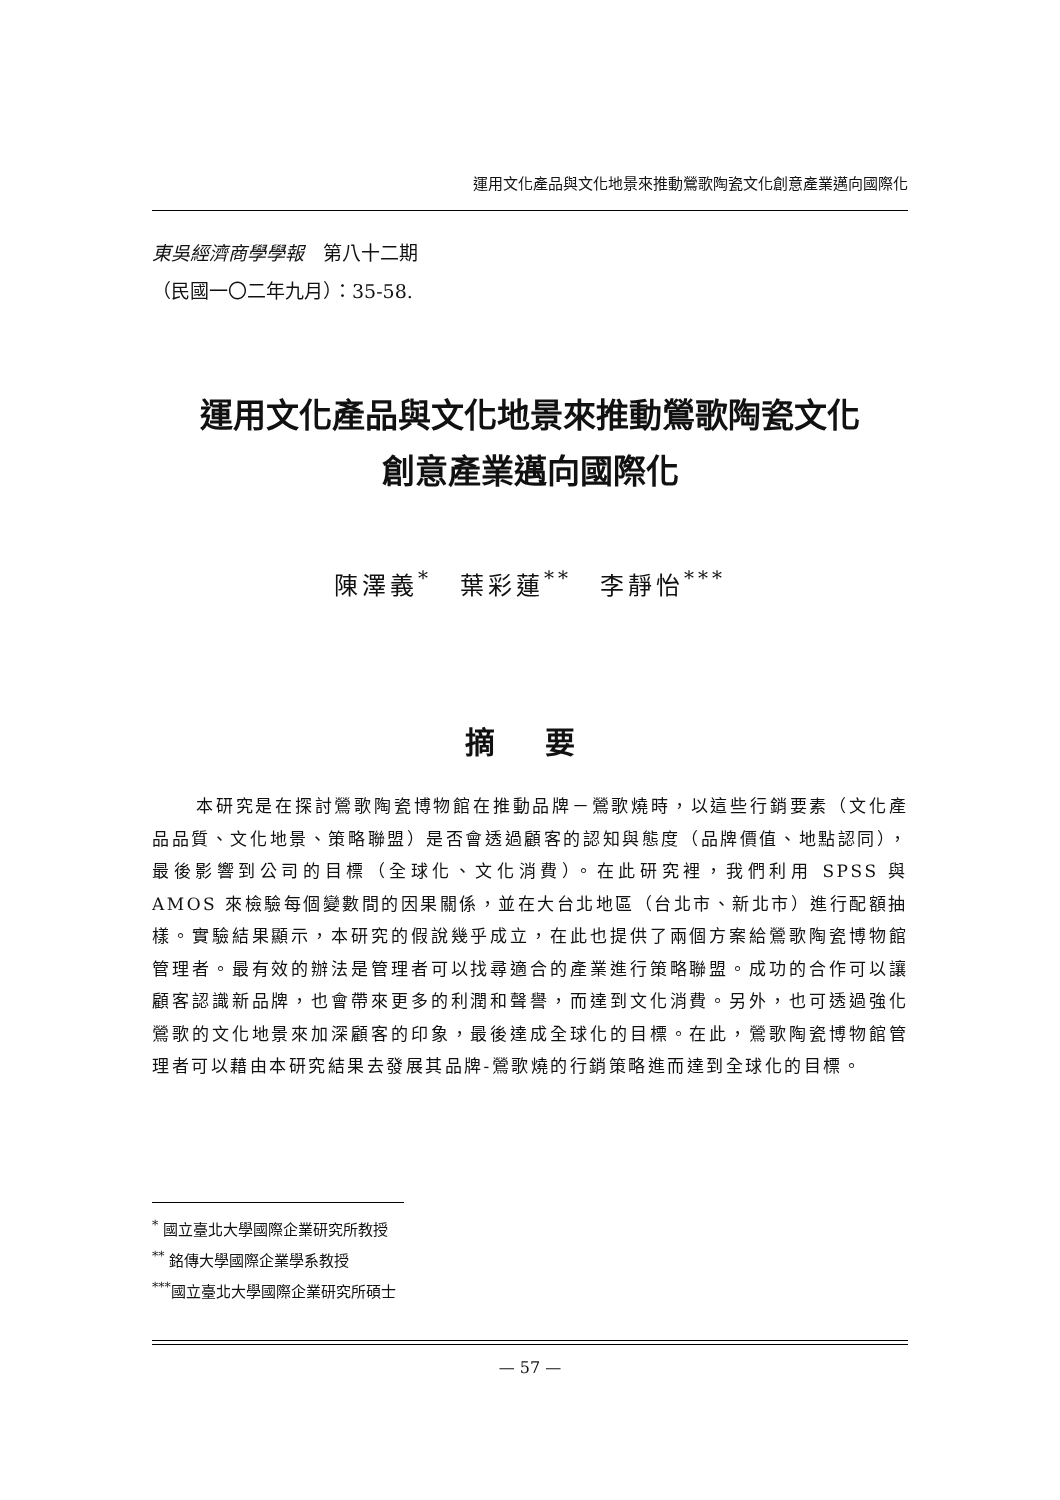運用文化產品與文化地景來推動鶯歌陶瓷文化創意產業邁向國際化
東吳經濟商學學報　第八十二期
（民國一〇二年九月）：35-58.
運用文化產品與文化地景來推動鶯歌陶瓷文化
創意產業邁向國際化
陳澤義<sup>*</sup>　葉彩蓮<sup>**</sup>　李靜怡<sup>***</sup>
摘 要
本研究是在探討鶯歌陶瓷博物館在推動品牌－鶯歌燒時，以這些行銷要素（文化產品品質、文化地景、策略聯盟）是否會透過顧客的認知與態度（品牌價值、地點認同），最後影響到公司的目標（全球化、文化消費）。在此研究裡，我們利用 SPSS 與 AMOS 來檢驗每個變數間的因果關係，並在大台北地區（台北市、新北市）進行配額抽樣。實驗結果顯示，本研究的假說幾乎成立，在此也提供了兩個方案給鶯歌陶瓷博物館管理者。最有效的辦法是管理者可以找尋適合的產業進行策略聯盟。成功的合作可以讓顧客認識新品牌，也會帶來更多的利潤和聲譽，而達到文化消費。另外，也可透過強化鶯歌的文化地景來加深顧客的印象，最後達成全球化的目標。在此，鶯歌陶瓷博物館管理者可以藉由本研究結果去發展其品牌-鶯歌燒的行銷策略進而達到全球化的目標。
<sup>*</sup> 國立臺北大學國際企業研究所教授
<sup>**</sup> 銘傳大學國際企業學系教授
<sup>***</sup> 國立臺北大學國際企業研究所碩士
— 57 —